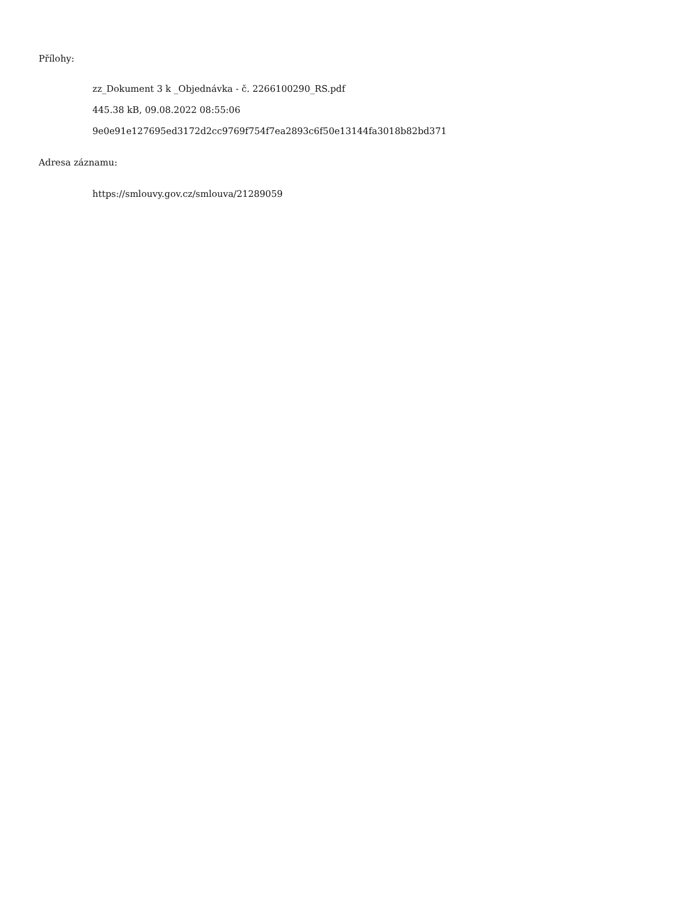Přílohy:
zz_Dokument 3 k _Objednávka - č. 2266100290_RS.pdf
445.38 kB, 09.08.2022 08:55:06
9e0e91e127695ed3172d2cc9769f754f7ea2893c6f50e13144fa3018b82bd371
Adresa záznamu:
https://smlouvy.gov.cz/smlouva/21289059